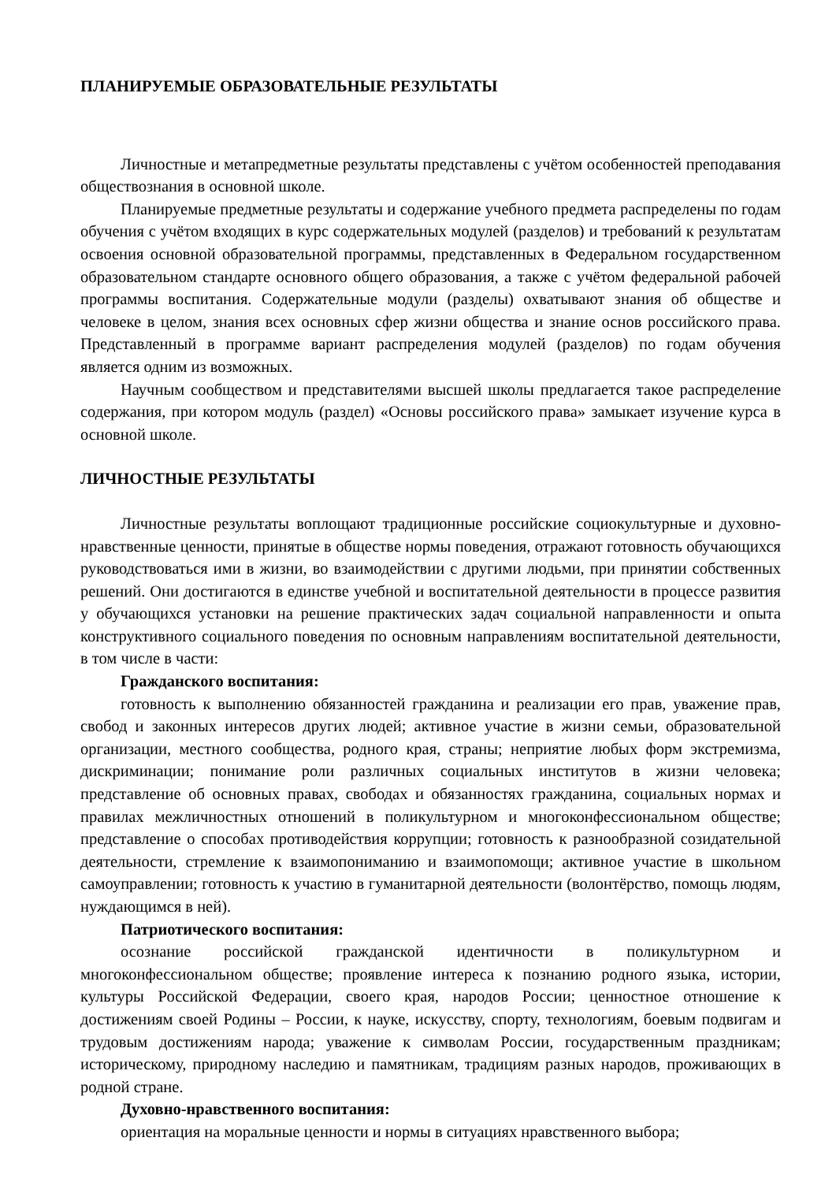ПЛАНИРУЕМЫЕ ОБРАЗОВАТЕЛЬНЫЕ РЕЗУЛЬТАТЫ
Личностные и метапредметные результаты представлены с учётом особенностей преподавания обществознания в основной школе.
Планируемые предметные результаты и содержание учебного предмета распределены по годам обучения с учётом входящих в курс содержательных модулей (разделов) и требований к результатам освоения основной образовательной программы, представленных в Федеральном государственном образовательном стандарте основного общего образования, а также с учётом федеральной рабочей программы воспитания. Содержательные модули (разделы) охватывают знания об обществе и человеке в целом, знания всех основных сфер жизни общества и знание основ российского права. Представленный в программе вариант распределения модулей (разделов) по годам обучения является одним из возможных.
Научным сообществом и представителями высшей школы предлагается такое распределение содержания, при котором модуль (раздел) «Основы российского права» замыкает изучение курса в основной школе.
ЛИЧНОСТНЫЕ РЕЗУЛЬТАТЫ
Личностные результаты воплощают традиционные российские социокультурные и духовно-нравственные ценности, принятые в обществе нормы поведения, отражают готовность обучающихся руководствоваться ими в жизни, во взаимодействии с другими людьми, при принятии собственных решений. Они достигаются в единстве учебной и воспитательной деятельности в процессе развития у обучающихся установки на решение практических задач социальной направленности и опыта конструктивного социального поведения по основным направлениям воспитательной деятельности, в том числе в части:
Гражданского воспитания:
готовность к выполнению обязанностей гражданина и реализации его прав, уважение прав, свобод и законных интересов других людей; активное участие в жизни семьи, образовательной организации, местного сообщества, родного края, страны; неприятие любых форм экстремизма, дискриминации; понимание роли различных социальных институтов в жизни человека; представление об основных правах, свободах и обязанностях гражданина, социальных нормах и правилах межличностных отношений в поликультурном и многоконфессиональном обществе; представление о способах противодействия коррупции; готовность к разнообразной созидательной деятельности, стремление к взаимопониманию и взаимопомощи; активное участие в школьном самоуправлении; готовность к участию в гуманитарной деятельности (волонтёрство, помощь людям, нуждающимся в ней).
Патриотического воспитания:
осознание российской гражданской идентичности в поликультурном и многоконфессиональном обществе; проявление интереса к познанию родного языка, истории, культуры Российской Федерации, своего края, народов России; ценностное отношение к достижениям своей Родины – России, к науке, искусству, спорту, технологиям, боевым подвигам и трудовым достижениям народа; уважение к символам России, государственным праздникам; историческому, природному наследию и памятникам, традициям разных народов, проживающих в родной стране.
Духовно-нравственного воспитания:
ориентация на моральные ценности и нормы в ситуациях нравственного выбора;